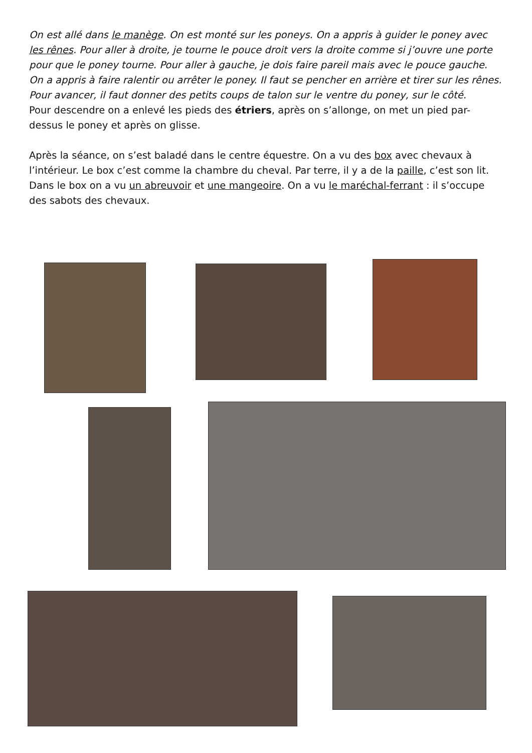On est allé dans le manège. On est monté sur les poneys. On a appris à guider le poney avec les rênes. Pour aller à droite, je tourne le pouce droit vers la droite comme si j’ouvre une porte pour que le poney tourne. Pour aller à gauche, je dois faire pareil mais avec le pouce gauche. On a appris à faire ralentir ou arrêter le poney. Il faut se pencher en arrière et tirer sur les rênes. Pour avancer, il faut donner des petits coups de talon sur le ventre du poney, sur le côté.
Pour descendre on a enlevé les pieds des étriers, après on s’allonge, on met un pied par-dessus le poney et après on glisse.
Après la séance, on s’est baladé dans le centre équestre. On a vu des box avec chevaux à l’intérieur. Le box c’est comme la chambre du cheval. Par terre, il y a de la paille, c’est son lit. Dans le box on a vu un abreuvoir et une mangeoire. On a vu le maréchal-ferrant : il s’occupe des sabots des chevaux.